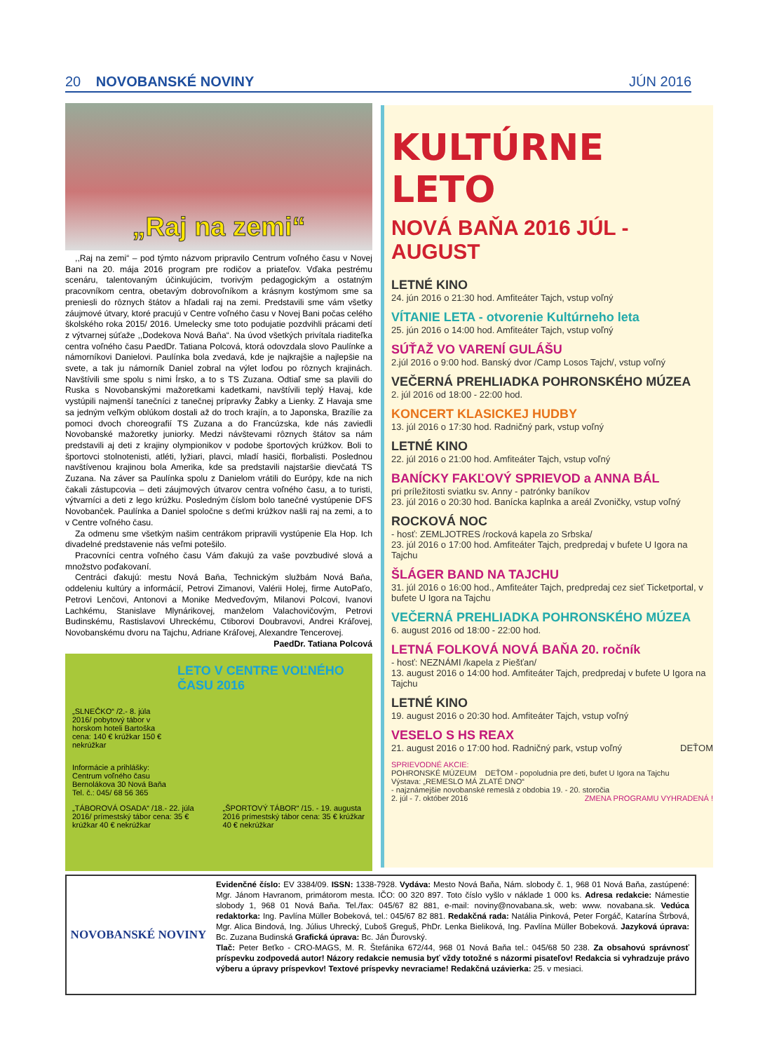20 NOVOBANSKÉ NOVINY JÚN 2016
„Raj na zemi“
,,Raj na zemi“ – pod týmto názvom pripravilo Centrum voľného času v Novej Bani na 20. mája 2016 program pre rodičov a priateľov. Vďaka pestrému scenáru, talentovaným účinkujúcim, tvorivým pedagogickým a ostatným pracovníkom centra, obetavým dobrovoľníkom a krásnym kostýmom sme sa preniesli do rôznych štátov a hľadali raj na zemi. Predstavili sme vám všetky záujmové útvary, ktoré pracujú v Centre voľného času v Novej Bani počas celého školského roka 2015/ 2016. Umelecky sme toto podujatie pozdvihli prácami detí z výtvarnej súťaže ,,Dodekova Nová Baňa“. Na úvod všetkých privítala riaditeľka centra voľného času PaedDr. Tatiana Polcová, ktorá odovzdala slovo Paulínke a námorníkovi Danielovi. Paulínka bola zvedavá, kde je najkrajšie a najlepšie na svete, a tak ju námorník Daniel zobral na výlet loďou po rôznych krajinách. Navštívili sme spolu s nimi Írsko, a to s TS Zuzana. Odtiaľ sme sa plavili do Ruska s Novobanskými mažoretkami kadetkami, navštívili teplý Havaj, kde vystúpili najmenší tanečníci z tanečnej prípravky Žabky a Lienky. Z Havaja sme sa jedným veľkým oblúkom dostali až do troch krajín, a to Japonska, Brazílie za pomoci dvoch choreografií TS Zuzana a do Francúzska, kde nás zaviedli Novobanské mažoretky juniorky. Medzi návštevami rôznych štátov sa nám predstavili aj deti z krajiny olympionikov v podobe športových krúžkov. Boli to športovci stolnotenisti, atléti, lyžiari, plavci, mladí hasiči, florbalisti. Poslednou navštívenou krajinou bola Amerika, kde sa predstavili najstaršie dievčatá TS Zuzana. Na záver sa Paulínka spolu z Danielom vrátili do Európy, kde na nich čakali zástupcovia – deti záujmových útvarov centra voľného času, a to turisti, výtvarníci a deti z lego krúžku. Posledným číslom bolo tanečné vystúpenie DFS Novobanček. Paulínka a Daniel spoločne s deťmi krúžkov našli raj na zemi, a to v Centre voľného času.
Za odmenu sme všetkým našim centrákom pripravili vystúpenie Ela Hop. Ich divadelné predstavenie nás veľmi potešilo.
Pracovníci centra voľného času Vám ďakujú za vaše povzbudivé slová a množstvo poďakovaní.
Centráci ďakujú: mestu Nová Baňa, Technickým službám Nová Baňa, oddeleniu kultúry a informácií, Petrovi Zimanovi, Valérii Holej, firme AutoPaťo, Petrovi Lenčovi, Antonovi a Monike Medveďovým, Milanovi Polcovi, Ivanovi Lachkému, Stanislave Mlynárikovej, manželom Valachovičovým, Petrovi Budinskému, Rastislavovi Uhreckému, Ctiborovi Doubravovi, Andrei Kráľovej, Novobanskému dvoru na Tajchu, Adriane Kráľovej, Alexandre Tencerovej.
PaedDr. Tatiana Polcová
LETO V CENTRE VOĽNÉHO ČASU 2016
„SLNEČKO“ /2.- 8. júla 2016/ pobytový tábor v horskom hoteli Bartoška cena: 140 € krúžkar 150 € nekrúžkar
Informácie a prihlášky: Centrum voľného času Bernolákova 30 Nová Baňa Tel. č.: 045/ 68 56 365
„TÁBOROVÁ OSADA“ /18.- 22. júla 2016/ prímestský tábor cena: 35 € krúžkar 40 € nekrúžkar „ŠPORTOVÝ TÁBOR“ /15. - 19. augusta 2016 prímestský tábor cena: 35 € krúžkar 40 € nekrúžkar
KULTÚRNE LETO
NOVÁ BAŇA 2016 JÚL - AUGUST
LETNÉ KINO
24. jún 2016 o 21:30 hod. Amfiteáter Tajch, vstup voľný
VÍTANIE LETA - otvorenie Kultúrneho leta
25. jún 2016 o 14:00 hod. Amfiteáter Tajch, vstup voľný
SÚŤAŽ VO VARENÍ GULÁŠU
2.júl 2016 o 9:00 hod. Banský dvor /Camp Losos Tajch/, vstup voľný
VEČERNÁ PREHLIADKA POHRONSKÉHO MÚZEA
2. júl 2016 od 18:00 - 22:00 hod.
KONCERT KLASICKEJ HUDBY
13. júl 2016 o 17:30 hod. Radničný park, vstup voľný
LETNÉ KINO
22. júl 2016 o 21:00 hod. Amfiteáter Tajch, vstup voľný
BANÍCKY FAKĽOVÝ SPRIEVOD a ANNA BÁL
pri príležitosti sviatku sv. Anny - patrónky baníkov
23. júl 2016 o 20:30 hod. Banícka kaplnka a areál Zvoničky, vstup voľný
ROCKOVÁ NOC
- hosť: ZEMLJOTRES /rocková kapela zo Srbska/
23. júl 2016 o 17:00 hod. Amfiteáter Tajch, predpredaj v bufete U Igora na Tajchu
ŠLÁGER BAND NA TAJCHU
31. júl 2016 o 16:00 hod., Amfiteáter Tajch, predpredaj cez sieť Ticketportal, v bufete U Igora na Tajchu
VEČERNÁ PREHLIADKA POHRONSKÉHO MÚZEA
6. august 2016 od 18:00 - 22:00 hod.
LETNÁ FOLKOVÁ NOVÁ BAŇA 20. ročník
- hosť: NEZNÁMI /kapela z Piešťan/
13. august 2016 o 14:00 hod. Amfiteáter Tajch, predpredaj v bufete U Igora na Tajchu
LETNÉ KINO
19. august 2016 o 20:30 hod. Amfiteáter Tajch, vstup voľný
VESELO S HS REAX
21. august 2016 o 17:00 hod. Radničný park, vstup voľný DEŤOM
SPRIEVODNÉ AKCIE:
POHRONSKÉ MÚZEUM DEŤOM - popoludnia pre deti, bufet U Igora na Tajchu
Výstava: „REMESLO MÁ ZLATÉ DNO“
- najznámejšie novobanské remeslá z obdobia 19. - 20. storočia
2. júl - 7. október 2016 ZMENA PROGRAMU VYHRADENÁ !
NOVOBANSKÉ NOVINY
Evidenčné číslo: EV 3384/09. ISSN: 1338-7928. Vydáva: Mesto Nová Baňa, Nám. slobody č. 1, 968 01 Nová Baňa, zastúpené: Mgr. Jánom Havranom, primátorom mesta. IČO: 00 320 897. Toto číslo vyšlo v náklade 1 000 ks. Adresa redakcie: Námestie slobody 1, 968 01 Nová Baňa. Tel./fax: 045/67 82 881, e-mail: noviny@novabana.sk, web: www. novabana.sk. Vedúca redaktorka: Ing. Pavlína Müller Bobeková, tel.: 045/67 82 881. Redakčná rada: Natália Pinková, Peter Forgáč, Katarína Štrbová, Mgr. Alica Bindová, Ing. Július Uhrecký, Ľuboš Greguš, PhDr. Lenka Bieliková, Ing. Pavlína Müller Bobeková. Jazyková úprava: Bc. Zuzana Budinská Grafická úprava: Bc. Ján Ďurovský.
Tlač: Peter Beťko - CRO-MAGS, M. R. Štefánika 672/44, 968 01 Nová Baňa tel.: 045/68 50 238. Za obsahovú správnosť príspevku zodpovedá autor! Názory redakcie nemusia byť vždy totožné s názormi pisateľov! Redakcia si vyhradzuje právo výberu a úpravy príspevkov! Textové príspevky nevraciame! Redakčná uzávierka: 25. v mesiaci.